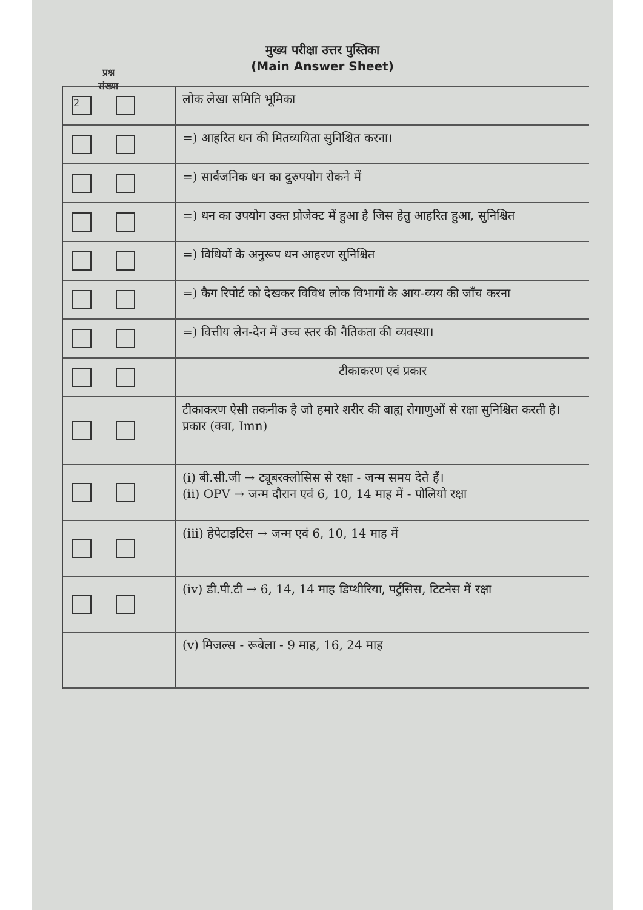प्रश्न
संख्या
मुख्य परीक्षा उत्तर पुस्तिका
(Main Answer Sheet)
2
लोक लेखा समिति भूमिका
=) आहरित धन की मितव्ययिता सुनिश्चित करना।
=) सार्वजनिक धन का दुरुपयोग रोकने में
=) धन का उपयोग उक्त प्रोजेक्ट में हुआ है जिस हेतु आहरित हुआ, सुनिश्चित
=) विधियों के अनुरूप धन आहरण सुनिश्चित
=) कैग रिपोर्ट को देखकर विविध लोक विभागों के आय-व्यय की जाँच करना
=) वित्तीय लेन-देन में उच्च स्तर की नैतिकता की व्यवस्था।
टीकाकरण एवं प्रकार
टीकाकरण ऐसी तकनीक है जो हमारे शरीर की बाह्य रोगाणुओं से रक्षा सुनिश्चित करती है।
प्रकार (क्वा, Imn)
(i) बी.सी.जी → ट्यूबरक्लोसिस से रक्षा - जन्म समय देते हैं।
(ii) OPV → जन्म दौरान एवं 6, 10, 14 माह में - पोलियो रक्षा
(iii) हेपेटाइटिस → जन्म एवं 6, 10, 14 माह में
(iv) डी.पी.टी → 6, 14, 14 माह डिप्थीरिया, पर्टुसिस, टिटनेस में रक्षा
(v) मिजल्स - रूबेला - 9 माह, 16, 24 माह